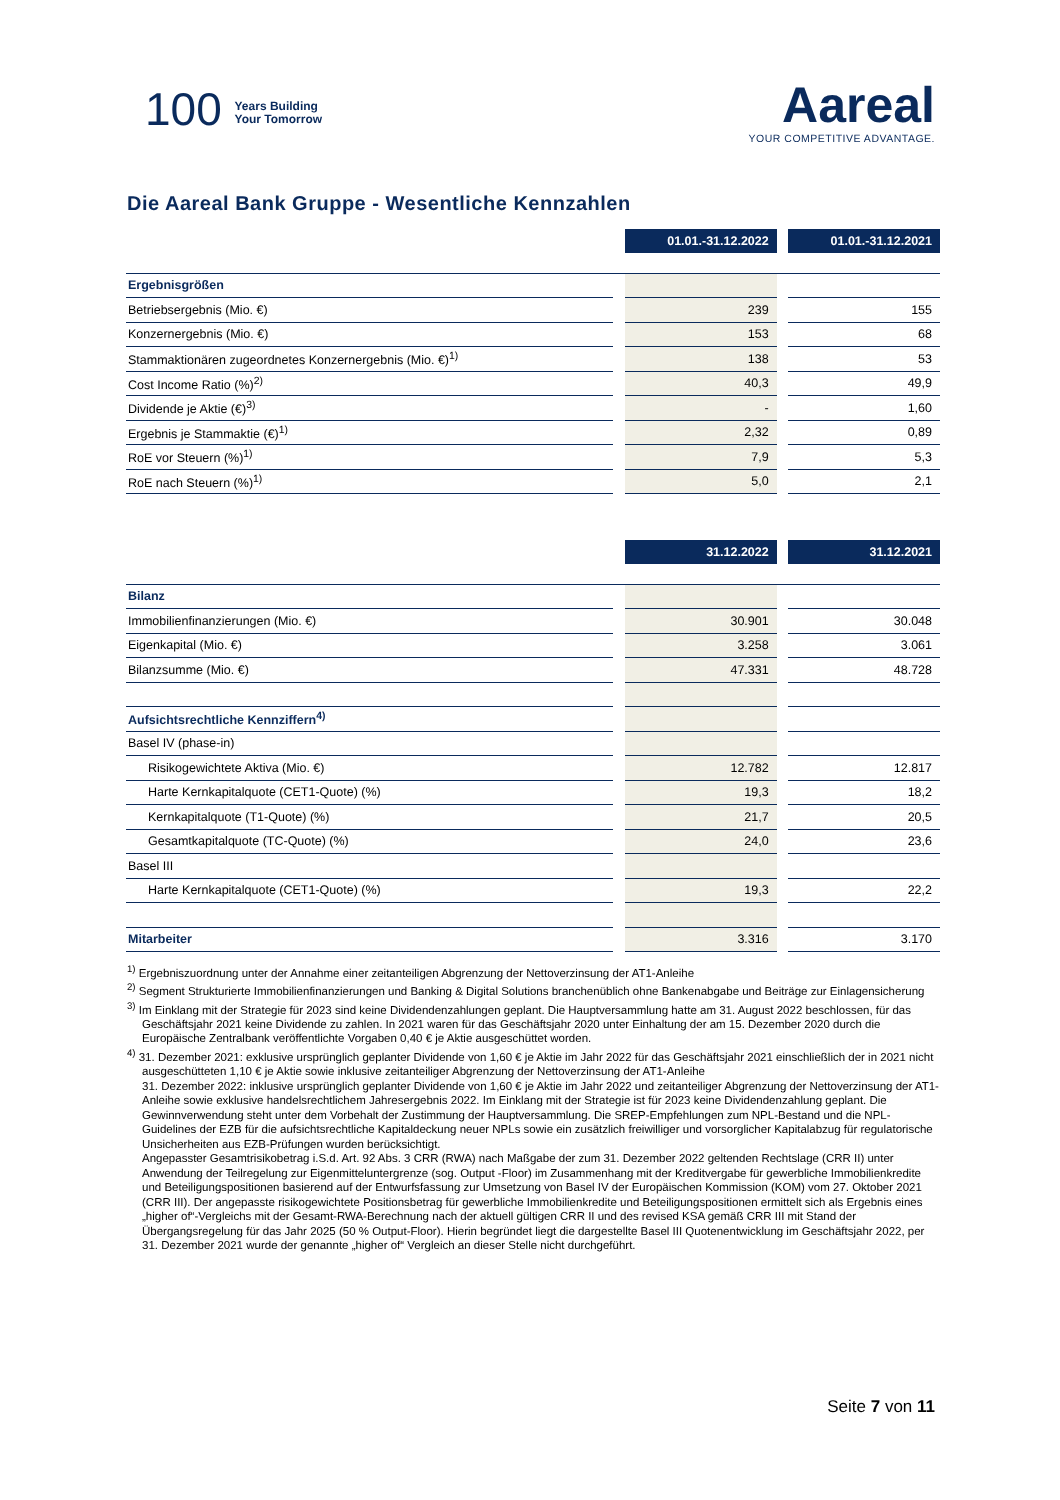100 Years Building
Your Tomorrow
Aareal
YOUR COMPETITIVE ADVANTAGE.
Die Aareal Bank Gruppe - Wesentliche Kennzahlen
| | | 01.01.-31.12.2022 | | 01.01.-31.12.2021 |
| Ergebnisgrößen | | | | |
| Betriebsergebnis (Mio. €) | | 239 | | 155 |
| Konzernergebnis (Mio. €) | | 153 | | 68 |
| Stammaktionären zugeordnetes Konzernergebnis (Mio. €)<sup>1)</sup> | | 138 | | 53 |
| Cost Income Ratio (%)<sup>2)</sup> | | 40,3 | | 49,9 |
| Dividende je Aktie (€)<sup>3)</sup> | | - | | 1,60 |
| Ergebnis je Stammaktie (€)<sup>1)</sup> | | 2,32 | | 0,89 |
| RoE vor Steuern (%)<sup>1)</sup> | | 7,9 | | 5,3 |
| RoE nach Steuern (%)<sup>1)</sup> | | 5,0 | | 2,1 |
| | | 31.12.2022 | | 31.12.2021 |
| Bilanz | | | | |
| Immobilienfinanzierungen (Mio. €) | | 30.901 | | 30.048 |
| Eigenkapital (Mio. €) | | 3.258 | | 3.061 |
| Bilanzsumme (Mio. €) | | 47.331 | | 48.728 |
| Aufsichtsrechtliche Kennziffern<sup>4)</sup> | | | | |
| Basel IV (phase-in) | | | | |
| Risikogewichtete Aktiva (Mio. €) | | 12.782 | | 12.817 |
| Harte Kernkapitalquote (CET1-Quote) (%) | | 19,3 | | 18,2 |
| Kernkapitalquote (T1-Quote) (%) | | 21,7 | | 20,5 |
| Gesamtkapitalquote (TC-Quote) (%) | | 24,0 | | 23,6 |
| Basel III | | | | |
| Harte Kernkapitalquote (CET1-Quote) (%) | | 19,3 | | 22,2 |
| Mitarbeiter | | 3.316 | | 3.170 |
<sup>1)</sup> Ergebniszuordnung unter der Annahme einer zeitanteiligen Abgrenzung der Nettoverzinsung der AT1-Anleihe
<sup>2)</sup> Segment Strukturierte Immobilienfinanzierungen und Banking & Digital Solutions branchenüblich ohne Bankenabgabe und Beiträge zur Einlagensicherung
<sup>3)</sup> Im Einklang mit der Strategie für 2023 sind keine Dividendenzahlungen geplant. Die Hauptversammlung hatte am 31. August 2022 beschlossen, für das Geschäftsjahr 2021 keine Dividende zu zahlen. In 2021 waren für das Geschäftsjahr 2020 unter Einhaltung der am 15. Dezember 2020 durch die Europäische Zentralbank veröffentlichte Vorgaben 0,40 € je Aktie ausgeschüttet worden.
<sup>4)</sup> 31. Dezember 2021: exklusive ursprünglich geplanter Dividende von 1,60 € je Aktie im Jahr 2022 für das Geschäftsjahr 2021 einschließlich der in 2021 nicht ausgeschütteten 1,10 € je Aktie sowie inklusive zeitanteiliger Abgrenzung der Nettoverzinsung der AT1-Anleihe
31. Dezember 2022: inklusive ursprünglich geplanter Dividende von 1,60 € je Aktie im Jahr 2022 und zeitanteiliger Abgrenzung der Nettoverzinsung der AT1-Anleihe sowie exklusive handelsrechtlichem Jahresergebnis 2022. Im Einklang mit der Strategie ist für 2023 keine Dividendenzahlung geplant. Die Gewinnverwendung steht unter dem Vorbehalt der Zustimmung der Hauptversammlung. Die SREP-Empfehlungen zum NPL-Bestand und die NPL-Guidelines der EZB für die aufsichtsrechtliche Kapitaldeckung neuer NPLs sowie ein zusätzlich freiwilliger und vorsorglicher Kapitalabzug für regulatorische Unsicherheiten aus EZB-Prüfungen wurden berücksichtigt.
Angepasster Gesamtrisikobetrag i.S.d. Art. 92 Abs. 3 CRR (RWA) nach Maßgabe der zum 31. Dezember 2022 geltenden Rechtslage (CRR II) unter Anwendung der Teilregelung zur Eigenmitteluntergrenze (sog. Output -Floor) im Zusammenhang mit der Kreditvergabe für gewerbliche Immobilienkredite und Beteiligungspositionen basierend auf der Entwurfsfassung zur Umsetzung von Basel IV der Europäischen Kommission (KOM) vom 27. Oktober 2021 (CRR III). Der angepasste risikogewichtete Positionsbetrag für gewerbliche Immobilienkredite und Beteiligungspositionen ermittelt sich als Ergebnis eines „higher of“-Vergleichs mit der Gesamt-RWA-Berechnung nach der aktuell gültigen CRR II und des revised KSA gemäß CRR III mit Stand der Übergangsregelung für das Jahr 2025 (50 % Output-Floor). Hierin begründet liegt die dargestellte Basel III Quotenentwicklung im Geschäftsjahr 2022, per 31. Dezember 2021 wurde der genannte „higher of“ Vergleich an dieser Stelle nicht durchgeführt.
Seite 7 von 11